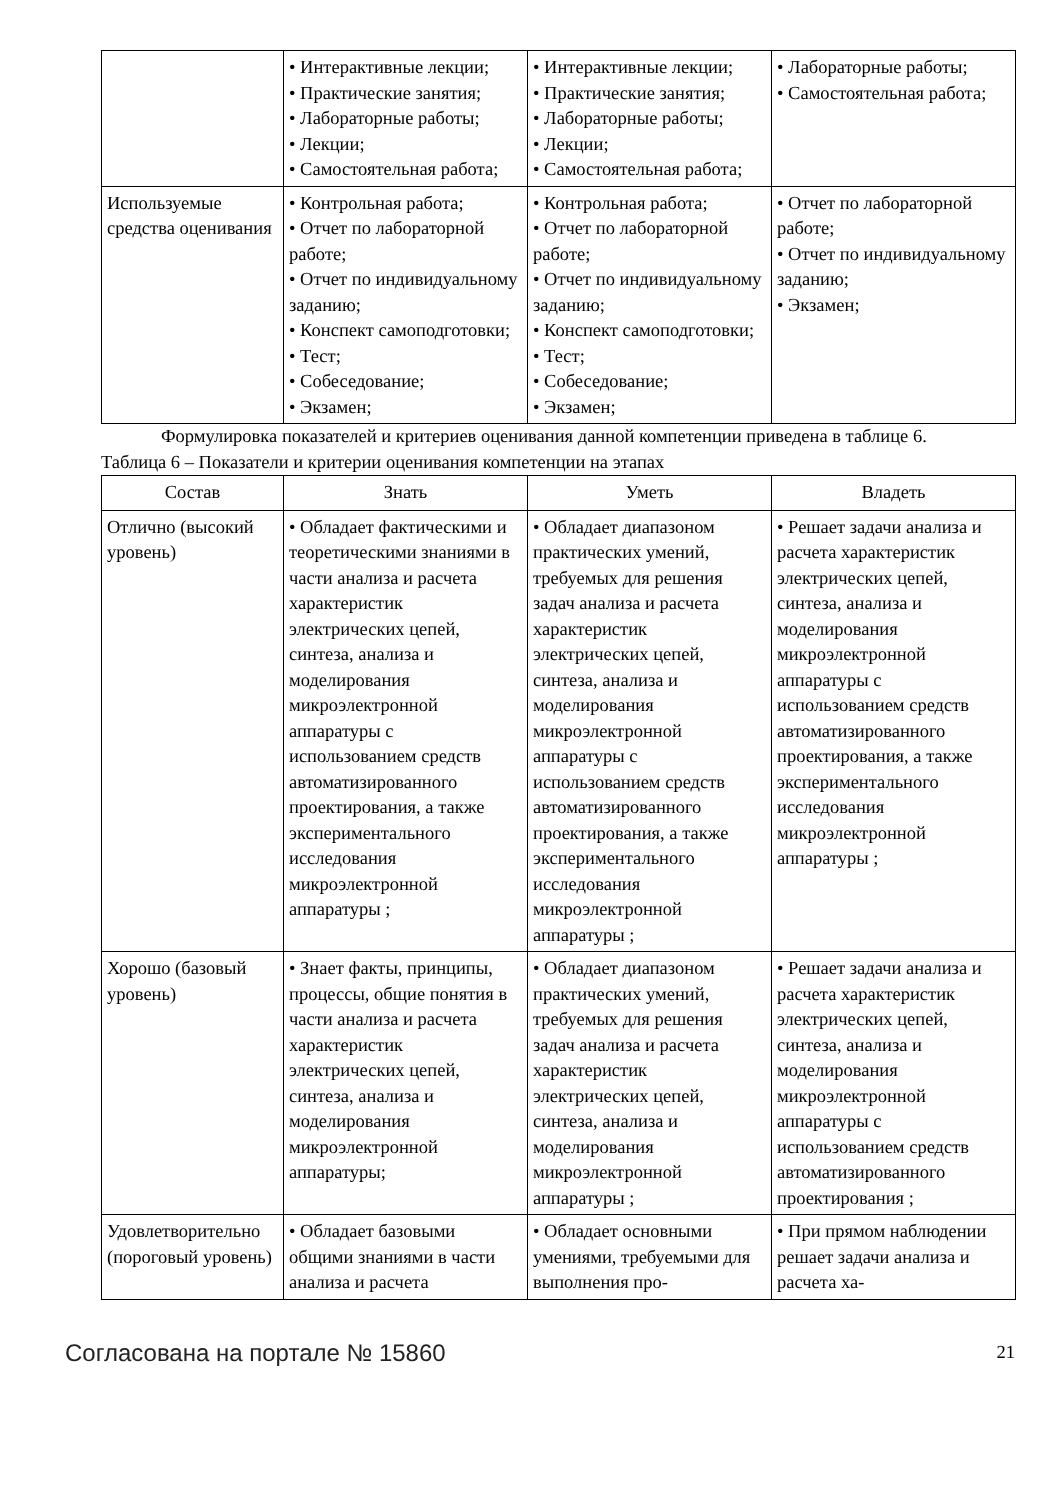| | • Интерактивные лекции; • Практические занятия; • Лабораторные работы; • Лекции; • Самостоятельная работа; | • Интерактивные лекции; • Практические занятия; • Лабораторные работы; • Лекции; • Самостоятельная работа; | • Лабораторные работы; • Самостоятельная работа; |
| Используемые средства оценивания | • Контрольная работа; • Отчет по лабораторной работе; • Отчет по индивидуальному заданию; • Конспект самоподготовки; • Тест; • Собеседование; • Экзамен; | • Контрольная работа; • Отчет по лабораторной работе; • Отчет по индивидуальному заданию; • Конспект самоподготовки; • Тест; • Собеседование; • Экзамен; | • Отчет по лабораторной работе; • Отчет по индивидуальному заданию; • Экзамен; |
Формулировка показателей и критериев оценивания данной компетенции приведена в таблице 6.
Таблица 6 – Показатели и критерии оценивания компетенции на этапах
| Состав | Знать | Уметь | Владеть |
| --- | --- | --- | --- |
| Отлично (высокий уровень) | • Обладает фактическими и теоретическими знаниями в части анализа и расчета характеристик электрических цепей, синтеза, анализа и моделирования микроэлектронной аппаратуры с использованием средств автоматизированного проектирования, а также экспериментального исследования микроэлектронной аппаратуры ; | • Обладает диапазоном практических умений, требуемых для решения задач анализа и расчета характеристик электрических цепей, синтеза, анализа и моделирования микроэлектронной аппаратуры с использованием средств автоматизированного проектирования, а также экспериментального исследования микроэлектронной аппаратуры ; | • Решает задачи анализа и расчета характеристик электрических цепей, синтеза, анализа и моделирования микроэлектронной аппаратуры с использованием средств автоматизированного проектирования, а также экспериментального исследования микроэлектронной аппаратуры ; |
| Хорошо (базовый уровень) | • Знает факты, принципы, процессы, общие понятия в части анализа и расчета характеристик электрических цепей, синтеза, анализа и моделирования микроэлектронной аппаратуры; | • Обладает диапазоном практических умений, требуемых для решения задач анализа и расчета характеристик электрических цепей, синтеза, анализа и моделирования микроэлектронной аппаратуры ; | • Решает задачи анализа и расчета характеристик электрических цепей, синтеза, анализа и моделирования микроэлектронной аппаратуры с использованием средств автоматизированного проектирования ; |
| Удовлетворительно (пороговый уровень) | • Обладает базовыми общими знаниями в части анализа и расчета | • Обладает основными умениями, требуемыми для выполнения про- | • При прямом наблюдении решает задачи анализа и расчета ха- |
Согласована на портале № 15860 21